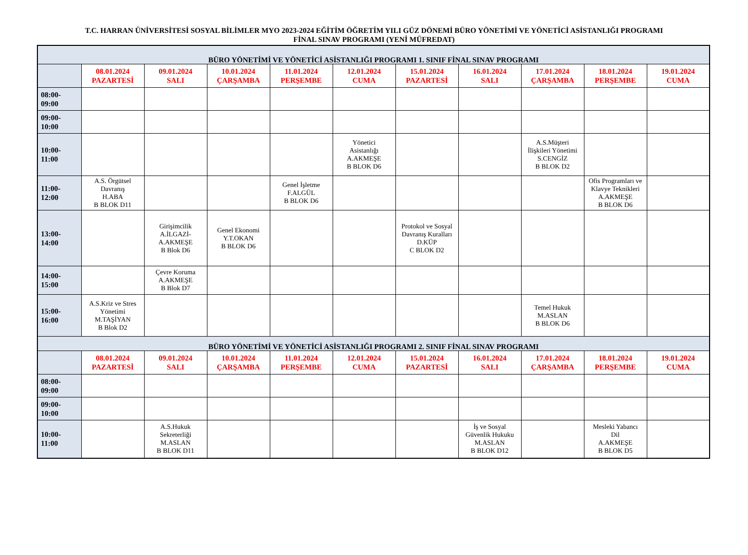T.C. HARRAN ÜNİVERSİTESİ SOSYAL BİLİMLER MYO 2023-2024 EĞİTİM ÖĞRETİM YILI GÜZ DÖNEMİ BÜRO YÖNETİMİ VE YÖNETİCİ ASİSTANLIĞI PROGRAMI
FİNAL SINAV PROGRAMI (YENİ MÜFREDAT)
| BÜRO YÖNETİMİ VE YÖNETİCİ ASİSTANLIĞI PROGRAMI 1. SINIF FİNAL SINAV PROGRAMI | | | | | | | | | | |
| | 08.01.2024 PAZARTESİ | 09.01.2024 SALI | 10.01.2024 ÇARŞAMBA | 11.01.2024 PERŞEMBE | 12.01.2024 CUMA | 15.01.2024 PAZARTESİ | 16.01.2024 SALI | 17.01.2024 ÇARŞAMBA | 18.01.2024 PERŞEMBE | 19.01.2024 CUMA |
| 08:00- 09:00 | | | | | | | | | | |
| 09:00- 10:00 | | | | | | | | | | |
| 10:00- 11:00 | | | | | Yönetici Asistanlığı A.AKMEŞE B BLOK D6 | | | A.S.Müşteri İlişkileri Yönetimi S.CENGİZ B BLOK D2 | | |
| 11:00- 12:00 | A.S. Örgütsel Davranış H.ABA B BLOK D11 | | | Genel İşletme F.ALGÜL B BLOK D6 | | | | | Ofis Programları ve Klavye Teknikleri A.AKMEŞE B BLOK D6 | |
| 13:00- 14:00 | | Girişimcilik A.İLGAZİ- A.AKMEŞE B Blok D6 | Genel Ekonomi Y.T.OKAN B BLOK D6 | | | Protokol ve Sosyal Davranış Kuralları D.KÜP C BLOK D2 | | | | |
| 14:00- 15:00 | | Çevre Koruma A.AKMEŞE B Blok D7 | | | | | | | | |
| 15:00- 16:00 | A.S.Kriz ve Stres Yönetimi M.TAŞİYAN B Blok D2 | | | | | | | Temel Hukuk M.ASLAN B BLOK D6 | | |
| BÜRO YÖNETİMİ VE YÖNETİCİ ASİSTANLIĞI PROGRAMI 2. SINIF FİNAL SINAV PROGRAMI | | | | | | | | | | |
| | 08.01.2024 PAZARTESİ | 09.01.2024 SALI | 10.01.2024 ÇARŞAMBA | 11.01.2024 PERŞEMBE | 12.01.2024 CUMA | 15.01.2024 PAZARTESİ | 16.01.2024 SALI | 17.01.2024 ÇARŞAMBA | 18.01.2024 PERŞEMBE | 19.01.2024 CUMA |
| 08:00- 09:00 | | | | | | | | | | |
| 09:00- 10:00 | | | | | | | | | | |
| 10:00- 11:00 | | A.S.Hukuk Sekreterliği M.ASLAN B BLOK D11 | | | | | İş ve Sosyal Güvenlik Hukuku M.ASLAN B BLOK D12 | | Mesleki Yabancı Dil A.AKMEŞE B BLOK D5 | |